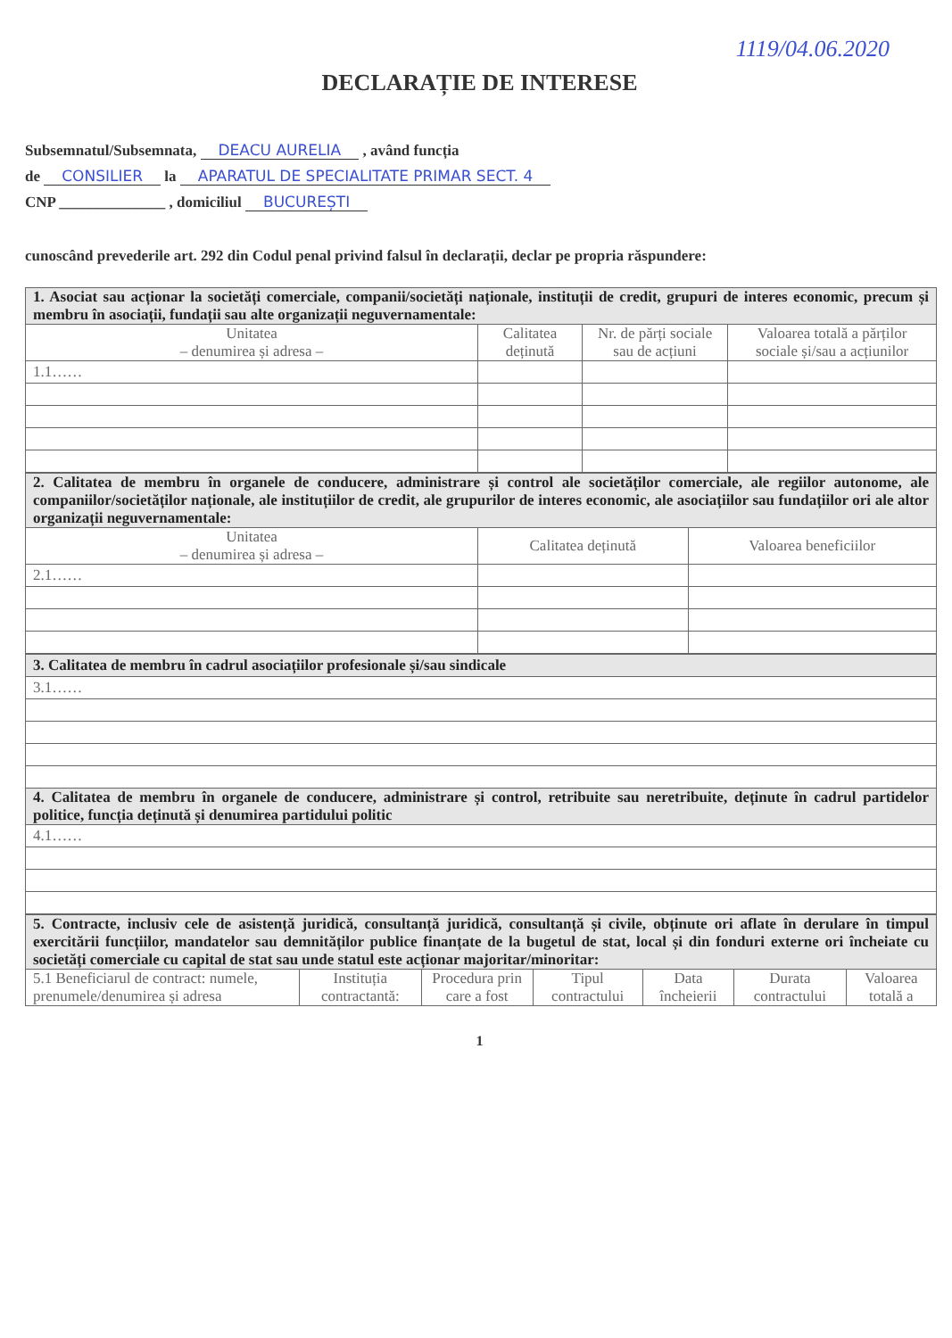1119/04.06.2020
DECLARAȚIE DE INTERESE
Subsemnatul/Subsemnata, DEACU AURELIA , având funcția
de CONSILIER la APARATUL DE SPECIALITATE PRIMAR SECT. 4
CNP ______________ , domiciliul BUCUREȘTI
cunoscând prevederile art. 292 din Codul penal privind falsul în declarații, declar pe propria răspundere:
| 1. Asociat sau acționar la societăți comerciale, companii/societăți naționale, instituții de credit, grupuri de interes economic, precum și membru în asociații, fundații sau alte organizații neguvernamentale: | | | |
| Unitatea – denumirea și adresa – | Calitatea deținută | Nr. de părți sociale sau de acțiuni | Valoarea totală a părților sociale și/sau a acțiunilor |
| 1.1…… | | | |
| 2. Calitatea de membru în organele de conducere, administrare și control ale societăților comerciale, ale regiilor autonome, ale companiilor/societăților naționale, ale instituțiilor de credit, ale grupurilor de interes economic, ale asociațiilor sau fundațiilor ori ale altor organizații neguvernamentale: | | |
| Unitatea – denumirea și adresa – | Calitatea deținută | Valoarea beneficiilor |
| 2.1…… | | |
| 3. Calitatea de membru în cadrul asociațiilor profesionale și/sau sindicale |
| 3.1…… |
| 4. Calitatea de membru în organele de conducere, administrare și control, retribuite sau neretribuite, deținute în cadrul partidelor politice, funcția deținută și denumirea partidului politic |
| 4.1…… |
| 5. Contracte, inclusiv cele de asistență juridică, consultanță juridică, consultanță și civile, obținute ori aflate în derulare în timpul exercitării funcțiilor, mandatelor sau demnităților publice finanțate de la bugetul de stat, local și din fonduri externe ori încheiate cu societăți comerciale cu capital de stat sau unde statul este acționar majoritar/minoritar: | | | | | | |
| 5.1 Beneficiarul de contract: numele, prenumele/denumirea și adresa | Instituția contractantă: | Procedura prin care a fost | Tipul contractului | Data încheierii | Durata contractului | Valoarea totală a |
1